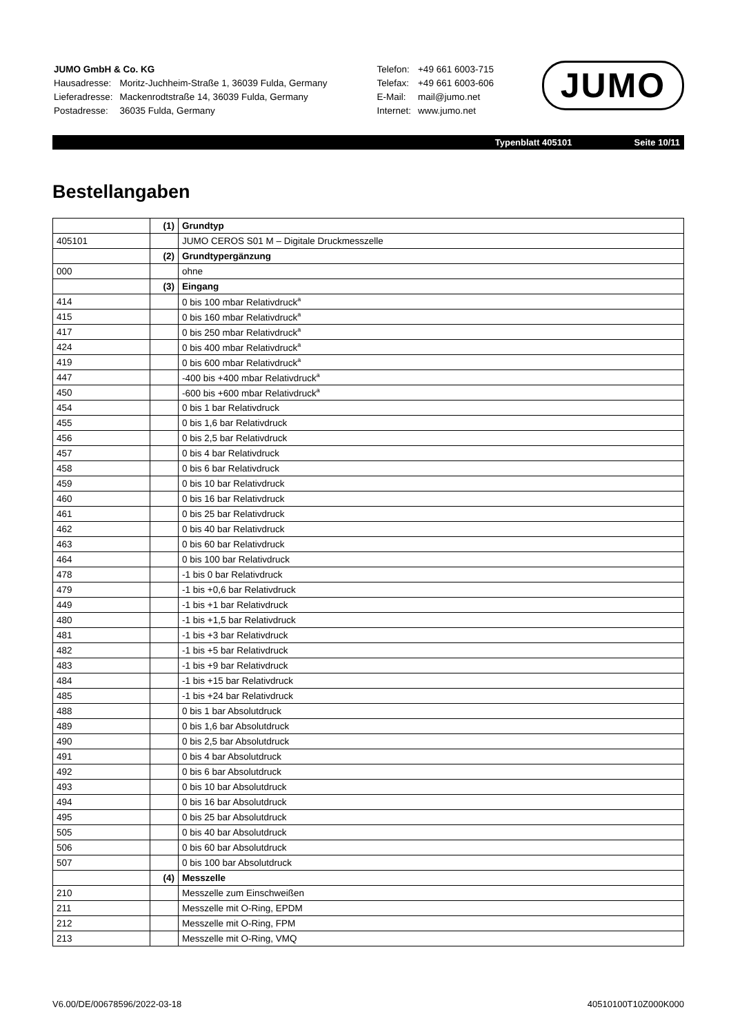| JUMO GmbH & Co. KG | |
| Hausadresse: | Moritz-Juchheim-Straße 1, 36039 Fulda, Germany |
| Lieferadresse: | Mackenrodtstraße 14, 36039 Fulda, Germany |
| Postadresse: | 36035 Fulda, Germany |
| Telefon: | +49 661 6003-715 |
| Telefax: | +49 661 6003-606 |
| E-Mail: | mail@jumo.net |
| Internet: | www.jumo.net |
JUMO
Typenblatt 405101 Seite 10/11
Bestellangaben
| | (1) | Grundtyp |
| 405101 | | JUMO CEROS S01 M – Digitale Druckmesszelle |
| | (2) | Grundtypergänzung |
| 000 | | ohne |
| | (3) | Eingang |
| 414 | | 0 bis 100 mbar Relativdruck<sup>a</sup> |
| 415 | | 0 bis 160 mbar Relativdruck<sup>a</sup> |
| 417 | | 0 bis 250 mbar Relativdruck<sup>a</sup> |
| 424 | | 0 bis 400 mbar Relativdruck<sup>a</sup> |
| 419 | | 0 bis 600 mbar Relativdruck<sup>a</sup> |
| 447 | | -400 bis +400 mbar Relativdruck<sup>a</sup> |
| 450 | | -600 bis +600 mbar Relativdruck<sup>a</sup> |
| 454 | | 0 bis 1 bar Relativdruck |
| 455 | | 0 bis 1,6 bar Relativdruck |
| 456 | | 0 bis 2,5 bar Relativdruck |
| 457 | | 0 bis 4 bar Relativdruck |
| 458 | | 0 bis 6 bar Relativdruck |
| 459 | | 0 bis 10 bar Relativdruck |
| 460 | | 0 bis 16 bar Relativdruck |
| 461 | | 0 bis 25 bar Relativdruck |
| 462 | | 0 bis 40 bar Relativdruck |
| 463 | | 0 bis 60 bar Relativdruck |
| 464 | | 0 bis 100 bar Relativdruck |
| 478 | | -1 bis 0 bar Relativdruck |
| 479 | | -1 bis +0,6 bar Relativdruck |
| 449 | | -1 bis +1 bar Relativdruck |
| 480 | | -1 bis +1,5 bar Relativdruck |
| 481 | | -1 bis +3 bar Relativdruck |
| 482 | | -1 bis +5 bar Relativdruck |
| 483 | | -1 bis +9 bar Relativdruck |
| 484 | | -1 bis +15 bar Relativdruck |
| 485 | | -1 bis +24 bar Relativdruck |
| 488 | | 0 bis 1 bar Absolutdruck |
| 489 | | 0 bis 1,6 bar Absolutdruck |
| 490 | | 0 bis 2,5 bar Absolutdruck |
| 491 | | 0 bis 4 bar Absolutdruck |
| 492 | | 0 bis 6 bar Absolutdruck |
| 493 | | 0 bis 10 bar Absolutdruck |
| 494 | | 0 bis 16 bar Absolutdruck |
| 495 | | 0 bis 25 bar Absolutdruck |
| 505 | | 0 bis 40 bar Absolutdruck |
| 506 | | 0 bis 60 bar Absolutdruck |
| 507 | | 0 bis 100 bar Absolutdruck |
| | (4) | Messzelle |
| 210 | | Messzelle zum Einschweißen |
| 211 | | Messzelle mit O-Ring, EPDM |
| 212 | | Messzelle mit O-Ring, FPM |
| 213 | | Messzelle mit O-Ring, VMQ |
V6.00/DE/00678596/2022-03-18 40510100T10Z000K000